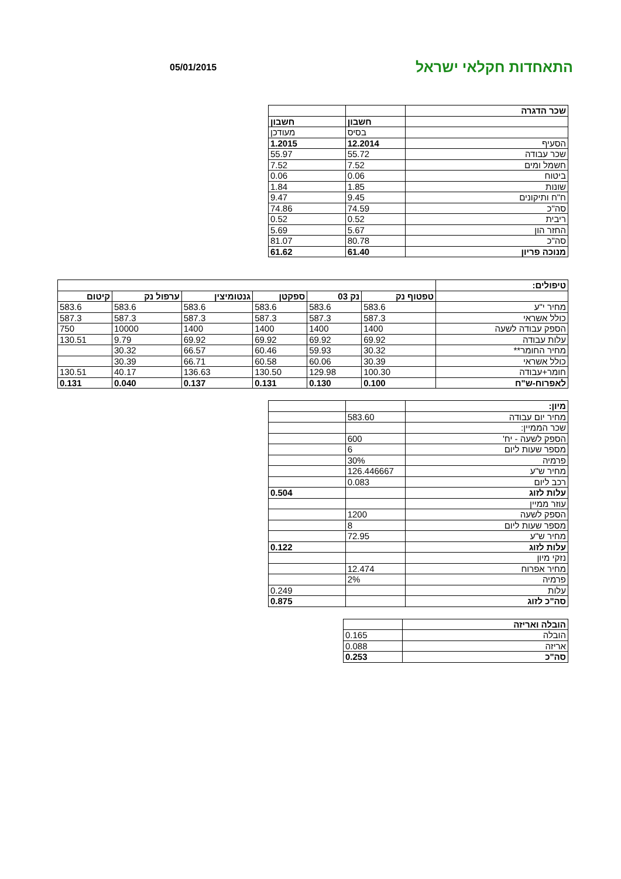התאחדות חקלאי ישראל
05/01/2015
| שכר הדגרה | | |
| | חשבון | חשבון |
| | בסיס | מעודכן |
| הסעיף | 12.2014 | 1.2015 |
| שכר עבודה | 55.72 | 55.97 |
| חשמל ומים | 7.52 | 7.52 |
| ביטוח | 0.06 | 0.06 |
| שונות | 1.85 | 1.84 |
| ח"ח ותיקונים | 9.45 | 9.47 |
| סה"כ | 74.59 | 74.86 |
| ריבית | 0.52 | 0.52 |
| החזר הון | 5.67 | 5.69 |
| סה"כ | 80.78 | 81.07 |
| מנוכה פריון | 61.40 | 61.62 |
| טיפולים: | | | | | | |
| | טפטוף נק | נק 03 | ספקטן | גנטומיצין | ערפול נק | קיטום |
| מחיר י"ע | 583.6 | 583.6 | 583.6 | 583.6 | 583.6 | 583.6 |
| כולל אשראי | 587.3 | 587.3 | 587.3 | 587.3 | 587.3 | 587.3 |
| הספק עבודה לשעה | 1400 | 1400 | 1400 | 1400 | 10000 | 750 |
| עלות עבודה | 69.92 | 69.92 | 69.92 | 69.92 | 9.79 | 130.51 |
| מחיר החומר** | 30.32 | 59.93 | 60.46 | 66.57 | 30.32 | |
| כולל אשראי | 30.39 | 60.06 | 60.58 | 66.71 | 30.39 | |
| חומר+עבודה | 100.30 | 129.98 | 130.50 | 136.63 | 40.17 | 130.51 |
| לאפרוח-ש"ח | 0.100 | 0.130 | 0.131 | 0.137 | 0.040 | 0.131 |
| מיון: | | |
| מחיר יום עבודה | 583.60 | |
| שכר הממיין: | | |
| הספק לשעה - יח' | 600 | |
| מספר שעות ליום | 6 | |
| פרמיה | 30% | |
| מחיר ש"ע | 126.446667 | |
| רכב ליום | 0.083 | |
| עלות לזוג | | 0.504 |
| עוזר ממיין | | |
| הספק לשעה | 1200 | |
| מספר שעות ליום | 8 | |
| מחיר ש"ע | 72.95 | |
| עלות לזוג | | 0.122 |
| נזקי מיון | | |
| מחיר אפרוח | 12.474 | |
| פרמיה | 2% | |
| עלות | | 0.249 |
| סה"כ לזוג | | 0.875 |
| הובלה ואריזה | |
| הובלה | 0.165 |
| אריזה | 0.088 |
| סה"כ | 0.253 |